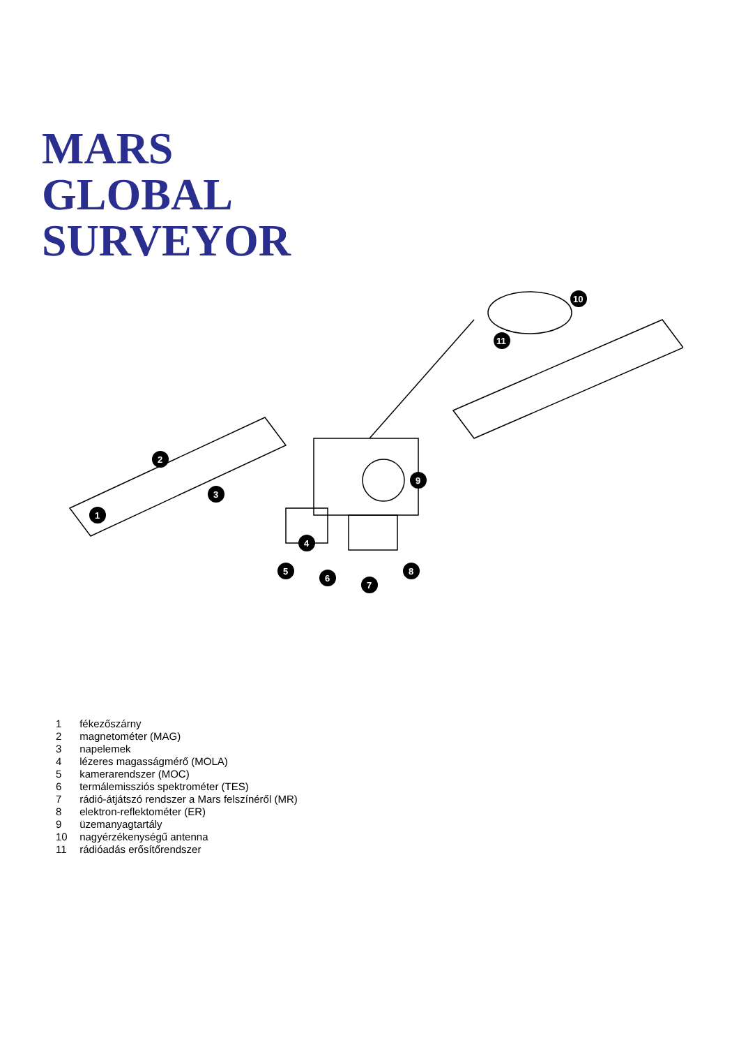MARS
GLOBAL
SURVEYOR
1
2
3
4
5
6
7
8
9
10
11
1 fékezőszárny
2 magnetométer (MAG)
3 napelemek
4 lézeres magasságmérő (MOLA)
5 kamerarendszer (MOC)
6 termálemissziós spektrométer (TES)
7 rádió-átjátszó rendszer a Mars felszínéről (MR)
8 elektron-reflektométer (ER)
9 üzemanyagtartály
10 nagyérzékenységű antenna
11 rádióadás erősítőrendszer